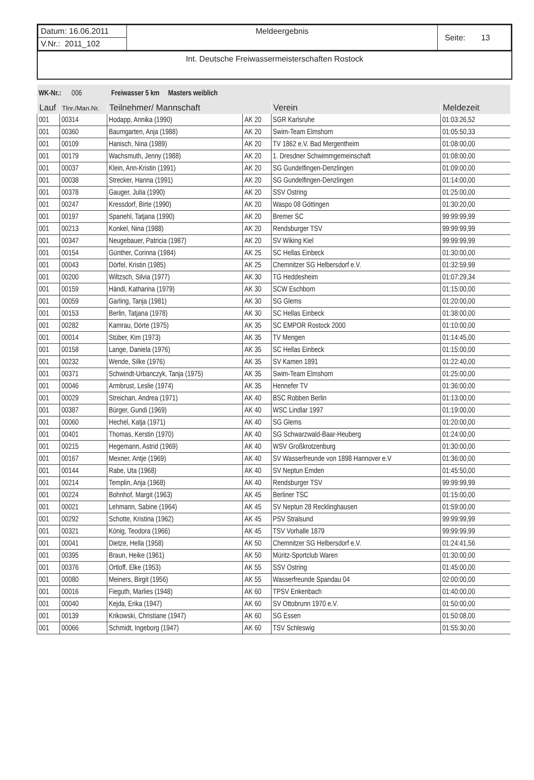| Datum: 16.06.2011 | Meldeergebnis | Seite: 13 |
| V.Nr.: 2011_102 | | |
Int. Deutsche Freiwassermeisterschaften Rostock
| WK-Nr.: 006 Freiwasser 5 km Masters weiblich | | | | | |
| Lauf | Tlnr./Man.Nr. | Teilnehmer/ Mannschaft | | Verein | Meldezeit |
| 001 | 00314 | Hodapp, Annika (1990) | AK 20 | SGR Karlsruhe | 01:03:26,52 |
| 001 | 00360 | Baumgarten, Anja (1988) | AK 20 | Swim-Team Elmshorn | 01:05:50,33 |
| 001 | 00109 | Hanisch, Nina (1989) | AK 20 | TV 1862 e.V. Bad Mergentheim | 01:08:00,00 |
| 001 | 00179 | Wachsmuth, Jenny (1988) | AK 20 | 1. Dresdner Schwimmgemeinschaft | 01:08:00,00 |
| 001 | 00037 | Klein, Ann-Kristin (1991) | AK 20 | SG Gundelfingen-Denzlingen | 01:09:00,00 |
| 001 | 00038 | Strecker, Hanna (1991) | AK 20 | SG Gundelfingen-Denzlingen | 01:14:00,00 |
| 001 | 00378 | Gauger, Julia (1990) | AK 20 | SSV Ostring | 01:25:00,00 |
| 001 | 00247 | Kressdorf, Birte (1990) | AK 20 | Waspo 08 Göttingen | 01:30:20,00 |
| 001 | 00197 | Spanehl, Tatjana (1990) | AK 20 | Bremer SC | 99:99:99,99 |
| 001 | 00213 | Konkel, Nina (1988) | AK 20 | Rendsburger TSV | 99:99:99,99 |
| 001 | 00347 | Neugebauer, Patricia (1987) | AK 20 | SV Wiking Kiel | 99:99:99,99 |
| 001 | 00154 | Günther, Corinna (1984) | AK 25 | SC Hellas Einbeck | 01:30:00,00 |
| 001 | 00043 | Dörfel, Kristin (1985) | AK 25 | Chemnitzer SG Helbersdorf e.V. | 01:32:59,99 |
| 001 | 00200 | Wiltzsch, Silvia (1977) | AK 30 | TG Heddesheim | 01:07:29,34 |
| 001 | 00159 | Händl, Katharina (1979) | AK 30 | SCW Eschborn | 01:15:00,00 |
| 001 | 00059 | Garling, Tanja (1981) | AK 30 | SG Glems | 01:20:00,00 |
| 001 | 00153 | Berlin, Tatjana (1978) | AK 30 | SC Hellas Einbeck | 01:38:00,00 |
| 001 | 00282 | Kamrau, Dörte (1975) | AK 35 | SC EMPOR Rostock 2000 | 01:10:00,00 |
| 001 | 00014 | Stüber, Kim (1973) | AK 35 | TV Mengen | 01:14:45,00 |
| 001 | 00158 | Lange, Daniela (1976) | AK 35 | SC Hellas Einbeck | 01:15:00,00 |
| 001 | 00232 | Wende, Silke (1976) | AK 35 | SV Kamen 1891 | 01:22:40,00 |
| 001 | 00371 | Schwindt-Urbanczyk, Tanja (1975) | AK 35 | Swim-Team Elmshorn | 01:25:00,00 |
| 001 | 00046 | Armbrust, Leslie (1974) | AK 35 | Hennefer TV | 01:36:00,00 |
| 001 | 00029 | Streichan, Andrea (1971) | AK 40 | BSC Robben Berlin | 01:13:00,00 |
| 001 | 00387 | Bürger, Gundi (1969) | AK 40 | WSC Lindlar 1997 | 01:19:00,00 |
| 001 | 00060 | Hechel, Katja (1971) | AK 40 | SG Glems | 01:20:00,00 |
| 001 | 00401 | Thomas, Kerstin (1970) | AK 40 | SG Schwarzwald-Baar-Heuberg | 01:24:00,00 |
| 001 | 00215 | Hegemann, Astrid (1969) | AK 40 | WSV Großkrotzenburg | 01:30:00,00 |
| 001 | 00167 | Mexner, Antje (1969) | AK 40 | SV Wasserfreunde von 1898 Hannover e.V | 01:36:00,00 |
| 001 | 00144 | Rabe, Uta (1968) | AK 40 | SV Neptun Emden | 01:45:50,00 |
| 001 | 00214 | Templin, Anja (1968) | AK 40 | Rendsburger TSV | 99:99:99,99 |
| 001 | 00224 | Bohnhof, Margit (1963) | AK 45 | Berliner TSC | 01:15:00,00 |
| 001 | 00021 | Lehmann, Sabine (1964) | AK 45 | SV Neptun 28 Recklinghausen | 01:59:00,00 |
| 001 | 00292 | Schotte, Kristina (1962) | AK 45 | PSV Stralsund | 99:99:99,99 |
| 001 | 00321 | König, Teodora (1966) | AK 45 | TSV Vorhalle 1879 | 99:99:99,99 |
| 001 | 00041 | Dietze, Hella (1958) | AK 50 | Chemnitzer SG Helbersdorf e.V. | 01:24:41,56 |
| 001 | 00395 | Braun, Heike (1961) | AK 50 | Müritz-Sportclub Waren | 01:30:00,00 |
| 001 | 00376 | Ortloff, Elke (1953) | AK 55 | SSV Ostring | 01:45:00,00 |
| 001 | 00080 | Meiners, Birgit (1956) | AK 55 | Wasserfreunde Spandau 04 | 02:00:00,00 |
| 001 | 00016 | Fieguth, Marlies (1948) | AK 60 | TPSV Enkenbach | 01:40:00,00 |
| 001 | 00040 | Kejda, Erika (1947) | AK 60 | SV Ottobrunn 1970 e.V. | 01:50:00,00 |
| 001 | 00139 | Krikowski, Christiane (1947) | AK 60 | SG Essen | 01:50:08,00 |
| 001 | 00066 | Schmidt, Ingeborg (1947) | AK 60 | TSV Schleswig | 01:55:30,00 |